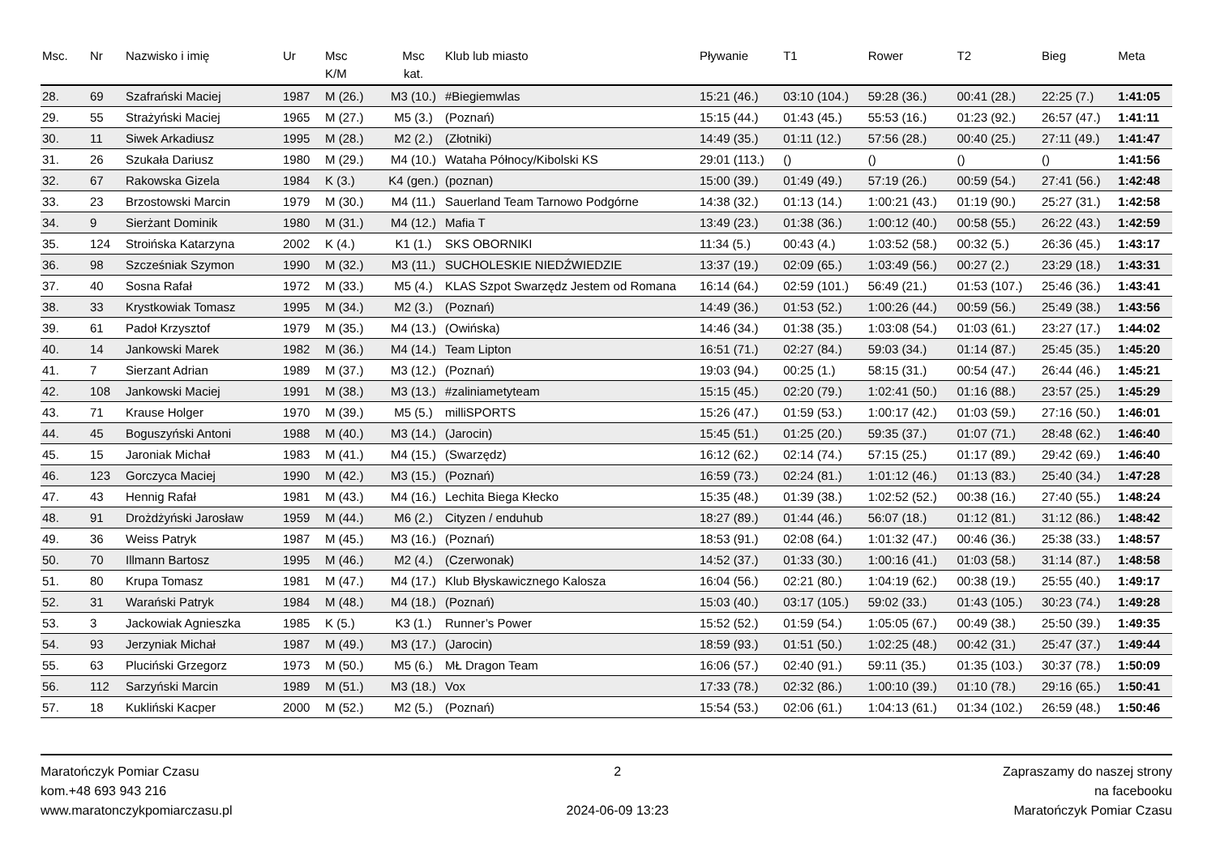| Msc. | Nr | Nazwisko i imię | Ur | Msc K/M | Msc kat. | Klub lub miasto | Pływanie | T1 | Rower | T2 | Bieg | Meta |
| --- | --- | --- | --- | --- | --- | --- | --- | --- | --- | --- | --- | --- |
| 28. | 69 | Szafrański Maciej | 1987 | M (26.) | M3 (10.) | #Biegiemwlas | 15:21 (46.) | 03:10 (104.) | 59:28 (36.) | 00:41 (28.) | 22:25 (7.) | 1:41:05 |
| 29. | 55 | Strażyński Maciej | 1965 | M (27.) | M5 (3.) | (Poznań) | 15:15 (44.) | 01:43 (45.) | 55:53 (16.) | 01:23 (92.) | 26:57 (47.) | 1:41:11 |
| 30. | 11 | Siwek Arkadiusz | 1995 | M (28.) | M2 (2.) | (Złotniki) | 14:49 (35.) | 01:11 (12.) | 57:56 (28.) | 00:40 (25.) | 27:11 (49.) | 1:41:47 |
| 31. | 26 | Szukała Dariusz | 1980 | M (29.) | M4 (10.) | Wataha Północy/Kibolski KS | 29:01 (113.) | () | () | () | () | 1:41:56 |
| 32. | 67 | Rakowska Gizela | 1984 | K (3.) | K4 (gen.) | (poznan) | 15:00 (39.) | 01:49 (49.) | 57:19 (26.) | 00:59 (54.) | 27:41 (56.) | 1:42:48 |
| 33. | 23 | Brzostowski Marcin | 1979 | M (30.) | M4 (11.) | Sauerland Team Tarnowo Podgórne | 14:38 (32.) | 01:13 (14.) | 1:00:21 (43.) | 01:19 (90.) | 25:27 (31.) | 1:42:58 |
| 34. | 9 | Sierżant Dominik | 1980 | M (31.) | M4 (12.) | Mafia T | 13:49 (23.) | 01:38 (36.) | 1:00:12 (40.) | 00:58 (55.) | 26:22 (43.) | 1:42:59 |
| 35. | 124 | Stroińska Katarzyna | 2002 | K (4.) | K1 (1.) | SKS OBORNIKI | 11:34 (5.) | 00:43 (4.) | 1:03:52 (58.) | 00:32 (5.) | 26:36 (45.) | 1:43:17 |
| 36. | 98 | Szcześniak Szymon | 1990 | M (32.) | M3 (11.) | SUCHOLESKIE NIEDŹWIEDZIE | 13:37 (19.) | 02:09 (65.) | 1:03:49 (56.) | 00:27 (2.) | 23:29 (18.) | 1:43:31 |
| 37. | 40 | Sosna Rafał | 1972 | M (33.) | M5 (4.) | KLAS Szpot Swarzędz Jestem od Romana | 16:14 (64.) | 02:59 (101.) | 56:49 (21.) | 01:53 (107.) | 25:46 (36.) | 1:43:41 |
| 38. | 33 | Krystkowiak Tomasz | 1995 | M (34.) | M2 (3.) | (Poznań) | 14:49 (36.) | 01:53 (52.) | 1:00:26 (44.) | 00:59 (56.) | 25:49 (38.) | 1:43:56 |
| 39. | 61 | Padoł Krzysztof | 1979 | M (35.) | M4 (13.) | (Owińska) | 14:46 (34.) | 01:38 (35.) | 1:03:08 (54.) | 01:03 (61.) | 23:27 (17.) | 1:44:02 |
| 40. | 14 | Jankowski Marek | 1982 | M (36.) | M4 (14.) | Team Lipton | 16:51 (71.) | 02:27 (84.) | 59:03 (34.) | 01:14 (87.) | 25:45 (35.) | 1:45:20 |
| 41. | 7 | Sierzant Adrian | 1989 | M (37.) | M3 (12.) | (Poznań) | 19:03 (94.) | 00:25 (1.) | 58:15 (31.) | 00:54 (47.) | 26:44 (46.) | 1:45:21 |
| 42. | 108 | Jankowski Maciej | 1991 | M (38.) | M3 (13.) | #zaliniametyteam | 15:15 (45.) | 02:20 (79.) | 1:02:41 (50.) | 01:16 (88.) | 23:57 (25.) | 1:45:29 |
| 43. | 71 | Krause Holger | 1970 | M (39.) | M5 (5.) | milliSPORTS | 15:26 (47.) | 01:59 (53.) | 1:00:17 (42.) | 01:03 (59.) | 27:16 (50.) | 1:46:01 |
| 44. | 45 | Boguszyński Antoni | 1988 | M (40.) | M3 (14.) | (Jarocin) | 15:45 (51.) | 01:25 (20.) | 59:35 (37.) | 01:07 (71.) | 28:48 (62.) | 1:46:40 |
| 45. | 15 | Jaroniak Michał | 1983 | M (41.) | M4 (15.) | (Swarzędz) | 16:12 (62.) | 02:14 (74.) | 57:15 (25.) | 01:17 (89.) | 29:42 (69.) | 1:46:40 |
| 46. | 123 | Gorczyca Maciej | 1990 | M (42.) | M3 (15.) | (Poznań) | 16:59 (73.) | 02:24 (81.) | 1:01:12 (46.) | 01:13 (83.) | 25:40 (34.) | 1:47:28 |
| 47. | 43 | Hennig Rafał | 1981 | M (43.) | M4 (16.) | Lechita Biega Kłecko | 15:35 (48.) | 01:39 (38.) | 1:02:52 (52.) | 00:38 (16.) | 27:40 (55.) | 1:48:24 |
| 48. | 91 | Drożdżyński Jarosław | 1959 | M (44.) | M6 (2.) | Cityzen / enduhub | 18:27 (89.) | 01:44 (46.) | 56:07 (18.) | 01:12 (81.) | 31:12 (86.) | 1:48:42 |
| 49. | 36 | Weiss Patryk | 1987 | M (45.) | M3 (16.) | (Poznań) | 18:53 (91.) | 02:08 (64.) | 1:01:32 (47.) | 00:46 (36.) | 25:38 (33.) | 1:48:57 |
| 50. | 70 | Illmann Bartosz | 1995 | M (46.) | M2 (4.) | (Czerwonak) | 14:52 (37.) | 01:33 (30.) | 1:00:16 (41.) | 01:03 (58.) | 31:14 (87.) | 1:48:58 |
| 51. | 80 | Krupa Tomasz | 1981 | M (47.) | M4 (17.) | Klub Błyskawicznego Kalosza | 16:04 (56.) | 02:21 (80.) | 1:04:19 (62.) | 00:38 (19.) | 25:55 (40.) | 1:49:17 |
| 52. | 31 | Warański Patryk | 1984 | M (48.) | M4 (18.) | (Poznań) | 15:03 (40.) | 03:17 (105.) | 59:02 (33.) | 01:43 (105.) | 30:23 (74.) | 1:49:28 |
| 53. | 3 | Jackowiak Agnieszka | 1985 | K (5.) | K3 (1.) | Runner’s Power | 15:52 (52.) | 01:59 (54.) | 1:05:05 (67.) | 00:49 (38.) | 25:50 (39.) | 1:49:35 |
| 54. | 93 | Jerzyniak Michał | 1987 | M (49.) | M3 (17.) | (Jarocin) | 18:59 (93.) | 01:51 (50.) | 1:02:25 (48.) | 00:42 (31.) | 25:47 (37.) | 1:49:44 |
| 55. | 63 | Pluciński Grzegorz | 1973 | M (50.) | M5 (6.) | MŁ Dragon Team | 16:06 (57.) | 02:40 (91.) | 59:11 (35.) | 01:35 (103.) | 30:37 (78.) | 1:50:09 |
| 56. | 112 | Sarzyński Marcin | 1989 | M (51.) | M3 (18.) | Vox | 17:33 (78.) | 02:32 (86.) | 1:00:10 (39.) | 01:10 (78.) | 29:16 (65.) | 1:50:41 |
| 57. | 18 | Kukliński Kacper | 2000 | M (52.) | M2 (5.) | (Poznań) | 15:54 (53.) | 02:06 (61.) | 1:04:13 (61.) | 01:34 (102.) | 26:59 (48.) | 1:50:46 |
Maratończyk Pomiar Czasu
kom.+48 693 943 216
www.maratonczykpomiarczasu.pl
2
2024-06-09 13:23
Zapraszamy do naszej strony
na facebooku
Maratończyk Pomiar Czasu